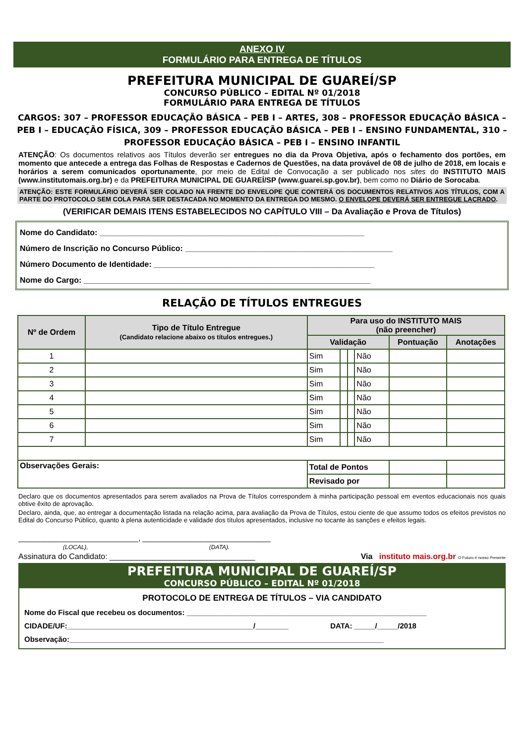ANEXO IV
FORMULÁRIO PARA ENTREGA DE TÍTULOS
PREFEITURA MUNICIPAL DE GUAREÍ/SP
CONCURSO PÚBLICO – EDITAL Nº 01/2018
FORMULÁRIO PARA ENTREGA DE TÍTULOS
CARGOS: 307 – PROFESSOR EDUCAÇÃO BÁSICA – PEB I – ARTES, 308 – PROFESSOR EDUCAÇÃO BÁSICA – PEB I – EDUCAÇÃO FÍSICA, 309 – PROFESSOR EDUCAÇÃO BÁSICA – PEB I – ENSINO FUNDAMENTAL, 310 – PROFESSOR EDUCAÇÃO BÁSICA – PEB I – ENSINO INFANTIL
ATENÇÃO: Os documentos relativos aos Títulos deverão ser entregues no dia da Prova Objetiva, após o fechamento dos portões, em momento que antecede a entrega das Folhas de Respostas e Cadernos de Questões, na data provável de 08 de julho de 2018, em locais e horários a serem comunicados oportunamente, por meio de Edital de Convocação a ser publicado nos sites do INSTITUTO MAIS (www.institutomais.org.br) e da PREFEITURA MUNICIPAL DE GUAREÍ/SP (www.guarei.sp.gov.br), bem como no Diário de Sorocaba.
ATENÇÃO: ESTE FORMULÁRIO DEVERÁ SER COLADO NA FRENTE DO ENVELOPE QUE CONTERÁ OS DOCUMENTOS RELATIVOS AOS TÍTULOS, COM A PARTE DO PROTOCOLO SEM COLA PARA SER DESTACADA NO MOMENTO DA ENTREGA DO MESMO. O ENVELOPE DEVERÁ SER ENTREGUE LACRADO.
(VERIFICAR DEMAIS ITENS ESTABELECIDOS NO CAPÍTULO VIII – Da Avaliação e Prova de Títulos)
Nome do Candidato: ____________________________________________________________
Número de Inscrição no Concurso Público: _______________________________________________
Número Documento de Identidade: __________________________________________________
Nome do Cargo: _________________________________________________________________
RELAÇÃO DE TÍTULOS ENTREGUES
| Nº de Ordem | Tipo de Título Entregue (Candidato relacione abaixo os títulos entregues.) | Para uso do INSTITUTO MAIS (não preencher) | | | | | |
| --- | --- | --- | --- | --- | --- | --- | --- |
| | | Validação | | | | Pontuação | Anotações |
| 1 | | Sim | | | Não | | |
| 2 | | Sim | | | Não | | |
| 3 | | Sim | | | Não | | |
| 4 | | Sim | | | Não | | |
| 5 | | Sim | | | Não | | |
| 6 | | Sim | | | Não | | |
| 7 | | Sim | | | Não | | |
| Observações Gerais: | | Total de Pontos | | | | | |
| | | Revisado por | | | | | |
Declaro que os documentos apresentados para serem avaliados na Prova de Títulos correspondem à minha participação pessoal em eventos educacionais nos quais obtive êxito de aprovação.
Declaro, ainda, que, ao entregar a documentação listada na relação acima, para avaliação da Prova de Títulos, estou ciente de que assumo todos os efeitos previstos no Edital do Concurso Público, quanto à plena autenticidade e validade dos títulos apresentados, inclusive no tocante às sanções e efeitos legais.
_____________________________, _______________________________
(LOCAL), (DATA).
Assinatura do Candidato: _________________________________ Via instituto mais.org.br O Futuro é nosso Presente
PREFEITURA MUNICIPAL DE GUAREÍ/SP
CONCURSO PÚBLICO – EDITAL Nº 01/2018
PROTOCOLO DE ENTREGA DE TÍTULOS – VIA CANDIDATO
Nome do Fiscal que recebeu os documentos: __________________________________________________________
CIDADE/UF:_____________________________________________/________ DATA: _____/_____/2018
Observação:____________________________________________________________________________